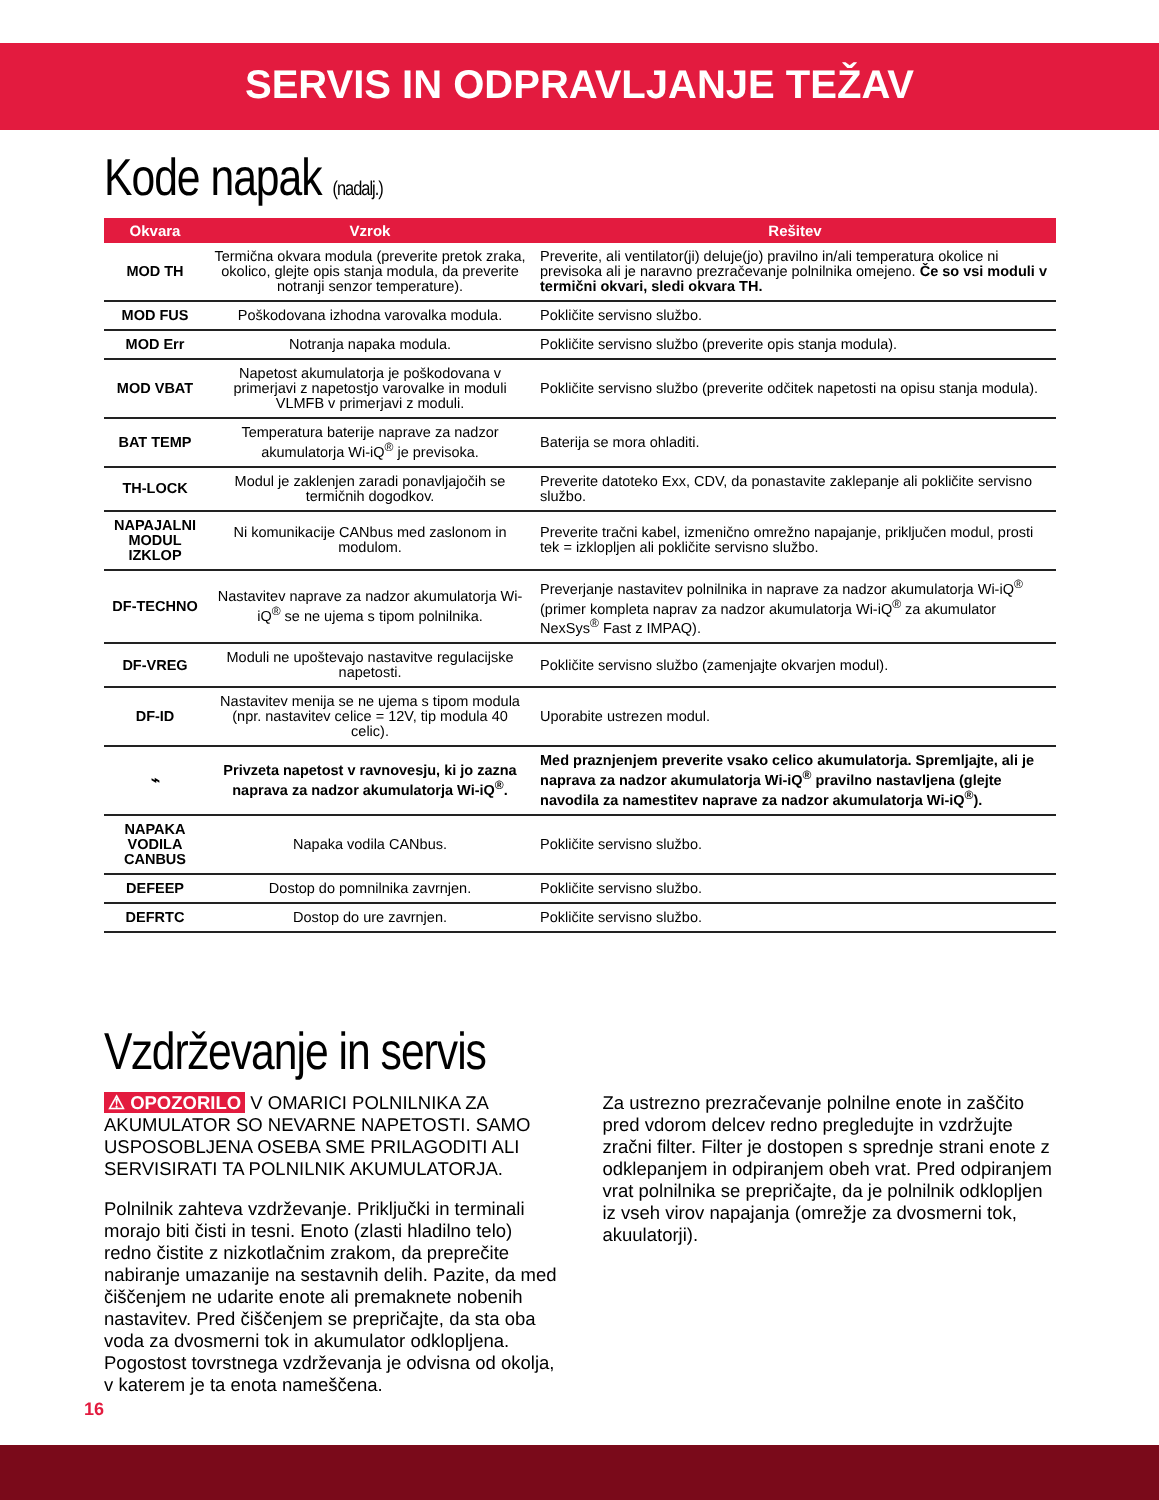SERVIS IN ODPRAVLJANJE TEŽAV
Kode napak (nadalj.)
| Okvara | Vzrok | Rešitev |
| --- | --- | --- |
| MOD TH | Termična okvara modula (preverite pretok zraka, okolico, glejte opis stanja modula, da preverite notranji senzor temperature). | Preverite, ali ventilator(ji) deluje(jo) pravilno in/ali temperatura okolice ni previsoka ali je naravno prezračevanje polnilnika omejeno. Če so vsi moduli v termični okvari, sledi okvara TH. |
| MOD FUS | Poškodovana izhodna varovalka modula. | Pokličite servisno službo. |
| MOD Err | Notranja napaka modula. | Pokličite servisno službo (preverite opis stanja modula). |
| MOD VBAT | Napetost akumulatorja je poškodovana v primerjavi z napetostjo varovalke in moduli VLMFB v primerjavi z moduli. | Pokličite servisno službo (preverite odčitek napetosti na opisu stanja modula). |
| BAT TEMP | Temperatura baterije naprave za nadzor akumulatorja Wi-iQ<sup>®</sup> je previsoka. | Baterija se mora ohladiti. |
| TH-LOCK | Modul je zaklenjen zaradi ponavljajočih se termičnih dogodkov. | Preverite datoteko Exx, CDV, da ponastavite zaklepanje ali pokličite servisno službo. |
| NAPAJALNI MODUL IZKLOP | Ni komunikacije CANbus med zaslonom in modulom. | Preverite tračni kabel, izmenično omrežno napajanje, priključen modul, prosti tek = izklopljen ali pokličite servisno službo. |
| DF-TECHNO | Nastavitev naprave za nadzor akumulatorja Wi-iQ<sup>®</sup> se ne ujema s tipom polnilnika. | Preverjanje nastavitev polnilnika in naprave za nadzor akumulatorja Wi-iQ<sup>®</sup> (primer kompleta naprav za nadzor akumulatorja Wi-iQ<sup>®</sup> za akumulator NexSys<sup>®</sup> Fast z IMPAQ). |
| DF-VREG | Moduli ne upoštevajo nastavitve regulacijske napetosti. | Pokličite servisno službo (zamenjajte okvarjen modul). |
| DF-ID | Nastavitev menija se ne ujema s tipom modula (npr. nastavitev celice = 12V, tip modula 40 celic). | Uporabite ustrezen modul. |
| ⌁ | Privzeta napetost v ravnovesju, ki jo zazna naprava za nadzor akumulatorja Wi-iQ<sup>®</sup>. | Med praznjenjem preverite vsako celico akumulatorja. Spremljajte, ali je naprava za nadzor akumulatorja Wi-iQ<sup>®</sup> pravilno nastavljena (glejte navodila za namestitev naprave za nadzor akumulatorja Wi-iQ<sup>®</sup>). |
| NAPAKA VODILA CANBUS | Napaka vodila CANbus. | Pokličite servisno službo. |
| DEFEEP | Dostop do pomnilnika zavrnjen. | Pokličite servisno službo. |
| DEFRTC | Dostop do ure zavrnjen. | Pokličite servisno službo. |
Vzdrževanje in servis
⚠ OPOZORILO V OMARICI POLNILNIKA ZA AKUMULATOR SO NEVARNE NAPETOSTI. SAMO USPOSOBLJENA OSEBA SME PRILAGODITI ALI SERVISIRATI TA POLNILNIK AKUMULATORJA.
Polnilnik zahteva vzdrževanje. Priključki in terminali morajo biti čisti in tesni. Enoto (zlasti hladilno telo) redno čistite z nizkotlačnim zrakom, da preprečite nabiranje umazanije na sestavnih delih. Pazite, da med čiščenjem ne udarite enote ali premaknete nobenih nastavitev. Pred čiščenjem se prepričajte, da sta oba voda za dvosmerni tok in akumulator odklopljena. Pogostost tovrstnega vzdrževanja je odvisna od okolja, v katerem je ta enota nameščena.
Za ustrezno prezračevanje polnilne enote in zaščito pred vdorom delcev redno pregledujte in vzdržujte zračni filter. Filter je dostopen s sprednje strani enote z odklepanjem in odpiranjem obeh vrat. Pred odpiranjem vrat polnilnika se prepričajte, da je polnilnik odklopljen iz vseh virov napajanja (omrežje za dvosmerni tok, akuulatorji).
16